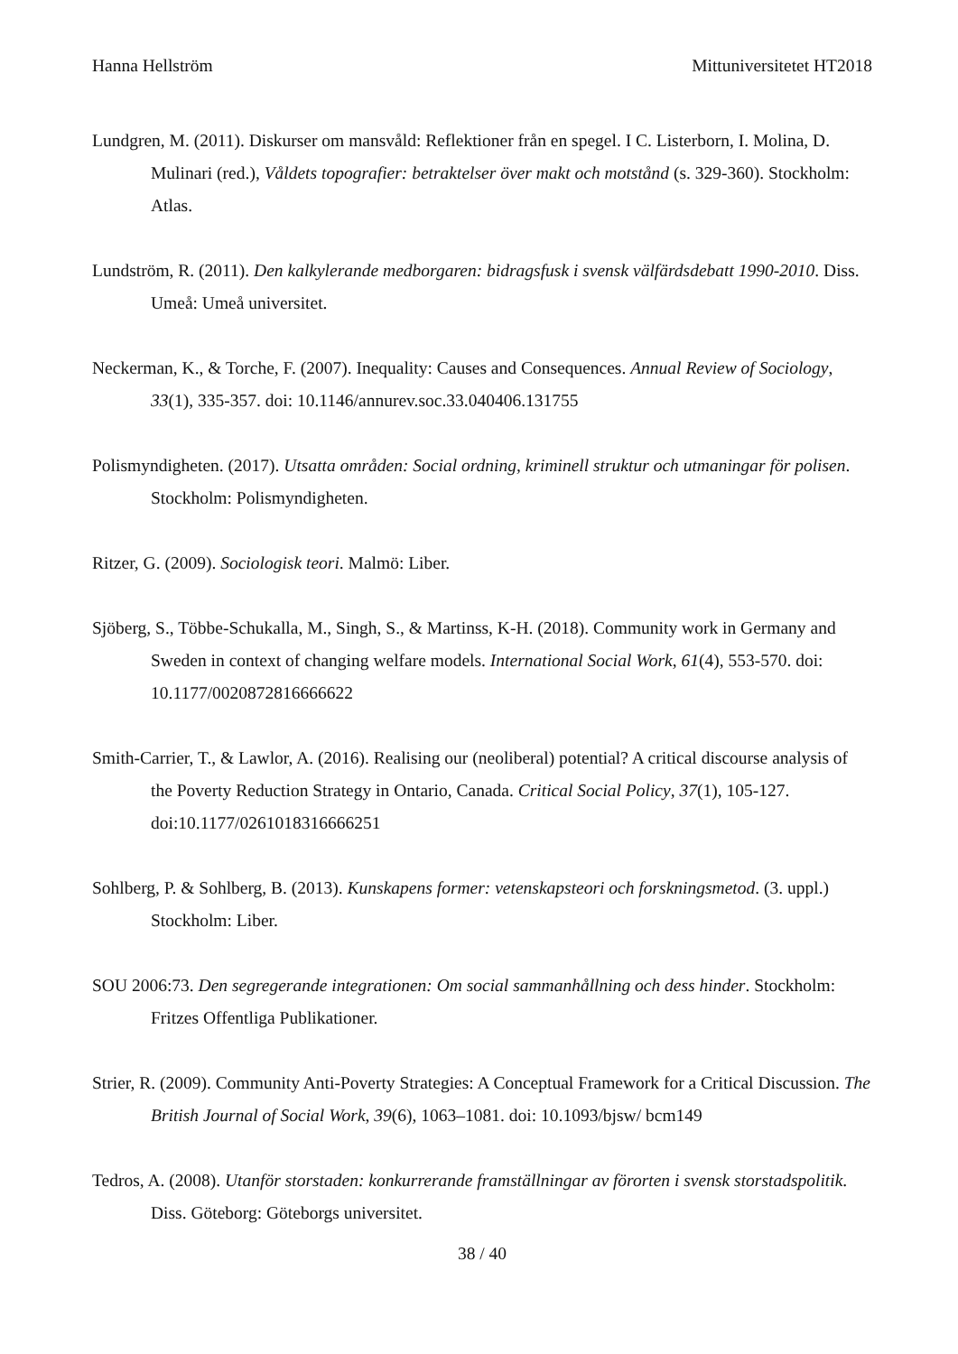Hanna Hellström Mittuniversitetet HT2018
Lundgren, M. (2011). Diskurser om mansvåld: Reflektioner från en spegel. I C. Listerborn, I. Molina, D. Mulinari (red.), Våldets topografier: betraktelser över makt och motstånd (s. 329-360). Stockholm: Atlas.
Lundström, R. (2011). Den kalkylerande medborgaren: bidragsfusk i svensk välfärdsdebatt 1990-2010. Diss. Umeå: Umeå universitet.
Neckerman, K., & Torche, F. (2007). Inequality: Causes and Consequences. Annual Review of Sociology, 33(1), 335-357. doi: 10.1146/annurev.soc.33.040406.131755
Polismyndigheten. (2017). Utsatta områden: Social ordning, kriminell struktur och utmaningar för polisen. Stockholm: Polismyndigheten.
Ritzer, G. (2009). Sociologisk teori. Malmö: Liber.
Sjöberg, S., Többe-Schukalla, M., Singh, S., & Martinss, K-H. (2018). Community work in Germany and Sweden in context of changing welfare models. International Social Work, 61(4), 553-570. doi: 10.1177/0020872816666622
Smith-Carrier, T., & Lawlor, A. (2016). Realising our (neoliberal) potential? A critical discourse analysis of the Poverty Reduction Strategy in Ontario, Canada. Critical Social Policy, 37(1), 105-127. doi:10.1177/0261018316666251
Sohlberg, P. & Sohlberg, B. (2013). Kunskapens former: vetenskapsteori och forskningsmetod. (3. uppl.) Stockholm: Liber.
SOU 2006:73. Den segregerande integrationen: Om social sammanhållning och dess hinder. Stockholm: Fritzes Offentliga Publikationer.
Strier, R. (2009). Community Anti-Poverty Strategies: A Conceptual Framework for a Critical Discussion. The British Journal of Social Work, 39(6), 1063–1081. doi: 10.1093/bjsw/ bcm149
Tedros, A. (2008). Utanför storstaden: konkurrerande framställningar av förorten i svensk storstadspolitik. Diss. Göteborg: Göteborgs universitet.
38 / 40